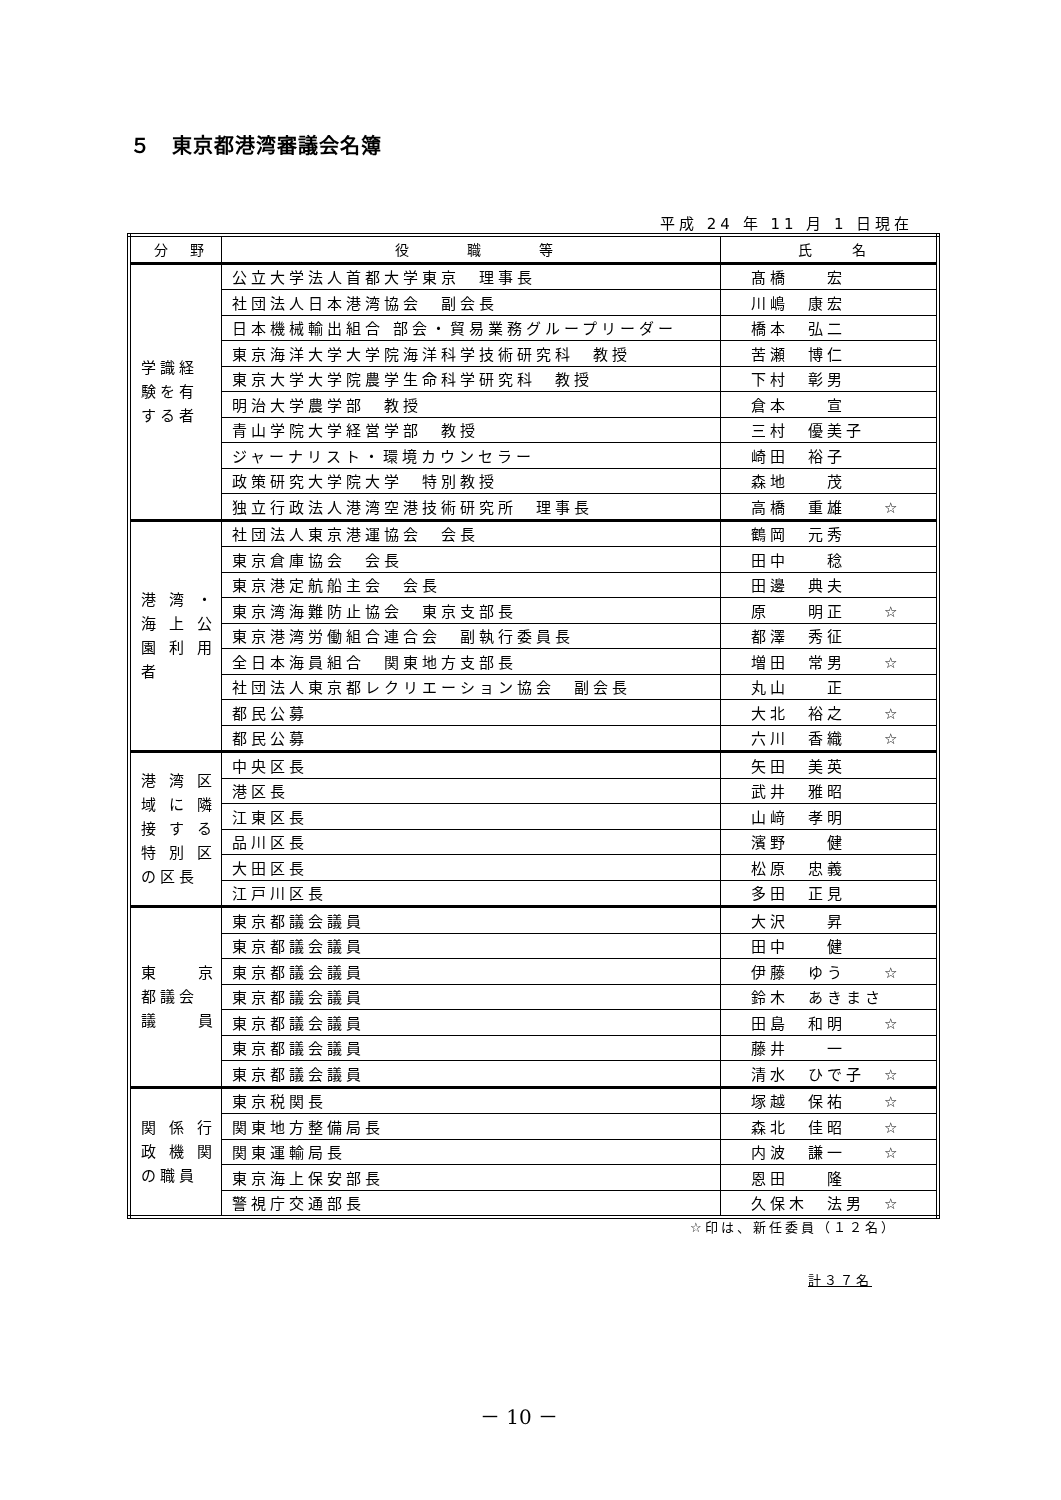５　東京都港湾審議会名簿
平成 24 年 11 月 1 日現在
| 分 野 | 役 職 等 | 氏 名 |
| --- | --- | --- |
| 学識経 験を有 する者 | 公立大学法人首都大学東京 理事長 | 髙橋 宏 |
| | 社団法人日本港湾協会 副会長 | 川嶋 康宏 |
| | 日本機械輸出組合 部会・貿易業務グループリーダー | 橋本 弘二 |
| | 東京海洋大学大学院海洋科学技術研究科 教授 | 苦瀬 博仁 |
| | 東京大学大学院農学生命科学研究科 教授 | 下村 彰男 |
| | 明治大学農学部 教授 | 倉本 宣 |
| | 青山学院大学経営学部 教授 | 三村 優美子 |
| | ジャーナリスト・環境カウンセラー | 崎田 裕子 |
| | 政策研究大学院大学 特別教授 | 森地 茂 |
| | 独立行政法人港湾空港技術研究所 理事長 | 高橋 重雄 ☆ |
| 港 湾 ・ 海 上 公 園 利 用 者 | 社団法人東京港運協会 会長 | 鶴岡 元秀 |
| | 東京倉庫協会 会長 | 田中 稔 |
| | 東京港定航船主会 会長 | 田邊 典夫 |
| | 東京湾海難防止協会 東京支部長 | 原 明正 ☆ |
| | 東京港湾労働組合連合会 副執行委員長 | 都澤 秀征 |
| | 全日本海員組合 関東地方支部長 | 増田 常男 ☆ |
| | 社団法人東京都レクリエーション協会 副会長 | 丸山 正 |
| | 都民公募 | 大北 裕之 ☆ |
| | 都民公募 | 六川 香織 ☆ |
| 港 湾 区 域 に 隣 接 す る 特 別 区 の区長 | 中央区長 | 矢田 美英 |
| | 港区長 | 武井 雅昭 |
| | 江東区長 | 山﨑 孝明 |
| | 品川区長 | 濱野 健 |
| | 大田区長 | 松原 忠義 |
| | 江戸川区長 | 多田 正見 |
| 東 京 都議会 議 員 | 東京都議会議員 | 大沢 昇 |
| | 東京都議会議員 | 田中 健 |
| | 東京都議会議員 | 伊藤 ゆう ☆ |
| | 東京都議会議員 | 鈴木 あきまさ |
| | 東京都議会議員 | 田島 和明 ☆ |
| | 東京都議会議員 | 藤井 一 |
| | 東京都議会議員 | 清水 ひで子 ☆ |
| 関 係 行 政 機 関 の職員 | 東京税関長 | 塚越 保祐 ☆ |
| | 関東地方整備局長 | 森北 佳昭 ☆ |
| | 関東運輸局長 | 内波 謙一 ☆ |
| | 東京海上保安部長 | 恩田 隆 |
| | 警視庁交通部長 | 久保木 法男 ☆ |
☆印は、新任委員（１２名）
計３７名
－ 10 －